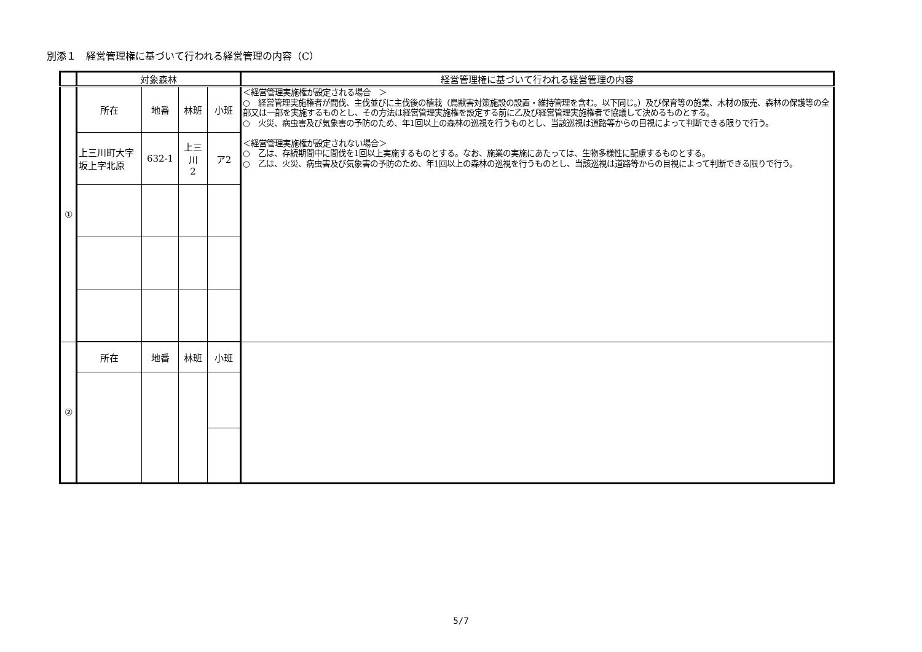別添１　経営管理権に基づいて行われる経営管理の内容（C）
| | 対象森林 | | | | 経営管理権に基づいて行われる経営管理の内容 |
| --- | --- | --- | --- | --- | --- |
| ① | 所在 | 地番 | 林班 | 小班 | ＜経営管理実施権が設定される場合 ＞ ○ 経営管理実施権者が間伐、主伐並びに主伐後の植栽（鳥獣害対策施設の設置・維持管理を含む。以下同じ。）及び保育等の施業、木材の販売、森林の保護等の全部又は一部を実施するものとし、その方法は経営管理実施権を設定する前に乙及び経営管理実施権者で協議して決めるものとする。 ○ 火災、病虫害及び気象害の予防のため、年1回以上の森林の巡視を行うものとし、当該巡視は道路等からの目視によって判断できる限りで行う。 ＜経営管理実施権が設定されない場合＞ ○ 乙は、存続期間中に間伐を1回以上実施するものとする。なお、施業の実施にあたっては、生物多様性に配慮するものとする。 ○ 乙は、火災、病虫害及び気象害の予防のため、年1回以上の森林の巡視を行うものとし、当該巡視は道路等からの目視によって判断できる限りで行う。 |
| | 上三川町大字坂上字北原 | 632-1 | 上三 川 2 | ア2 | |
| ② | 所在 | 地番 | 林班 | 小班 | |
5/7